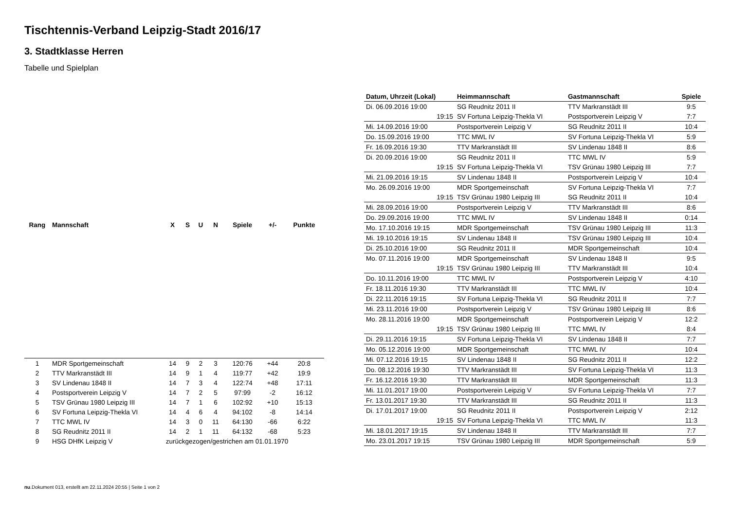Tischtennis-Verband Leipzig-Stadt 2016/17
3. Stadtklasse Herren
Tabelle und Spielplan
| Rang | Mannschaft | X | S | U | N | Spiele | +/- | Punkte |
| --- | --- | --- | --- | --- | --- | --- | --- | --- |
| 1 | MDR Sportgemeinschaft | 14 | 9 | 2 | 3 | 120:76 | +44 | 20:8 |
| 2 | TTV Markranstädt III | 14 | 9 | 1 | 4 | 119:77 | +42 | 19:9 |
| 3 | SV Lindenau 1848 II | 14 | 7 | 3 | 4 | 122:74 | +48 | 17:11 |
| 4 | Postsportverein Leipzig V | 14 | 7 | 2 | 5 | 97:99 | -2 | 16:12 |
| 5 | TSV Grünau 1980 Leipzig III | 14 | 7 | 1 | 6 | 102:92 | +10 | 15:13 |
| 6 | SV Fortuna Leipzig-Thekla VI | 14 | 4 | 6 | 4 | 94:102 | -8 | 14:14 |
| 7 | TTC MWL IV | 14 | 3 | 0 | 11 | 64:130 | -66 | 6:22 |
| 8 | SG Reudnitz 2011 II | 14 | 2 | 1 | 11 | 64:132 | -68 | 5:23 |
| 9 | HSG DHfK Leipzig V | zurückgezogen/gestrichen am 01.01.1970 | | | | | | |
| Datum, Uhrzeit (Lokal) | Heimmannschaft | Gastmannschaft | Spiele |
| --- | --- | --- | --- |
| Di. 06.09.2016 19:00 | SG Reudnitz 2011 II | TTV Markranstädt III | 9:5 |
| 19:15 | SV Fortuna Leipzig-Thekla VI | Postsportverein Leipzig V | 7:7 |
| Mi. 14.09.2016 19:00 | Postsportverein Leipzig V | SG Reudnitz 2011 II | 10:4 |
| Do. 15.09.2016 19:00 | TTC MWL IV | SV Fortuna Leipzig-Thekla VI | 5:9 |
| Fr. 16.09.2016 19:30 | TTV Markranstädt III | SV Lindenau 1848 II | 8:6 |
| Di. 20.09.2016 19:00 | SG Reudnitz 2011 II | TTC MWL IV | 5:9 |
| 19:15 | SV Fortuna Leipzig-Thekla VI | TSV Grünau 1980 Leipzig III | 7:7 |
| Mi. 21.09.2016 19:15 | SV Lindenau 1848 II | Postsportverein Leipzig V | 10:4 |
| Mo. 26.09.2016 19:00 | MDR Sportgemeinschaft | SV Fortuna Leipzig-Thekla VI | 7:7 |
| 19:15 | TSV Grünau 1980 Leipzig III | SG Reudnitz 2011 II | 10:4 |
| Mi. 28.09.2016 19:00 | Postsportverein Leipzig V | TTV Markranstädt III | 8:6 |
| Do. 29.09.2016 19:00 | TTC MWL IV | SV Lindenau 1848 II | 0:14 |
| Mo. 17.10.2016 19:15 | MDR Sportgemeinschaft | TSV Grünau 1980 Leipzig III | 11:3 |
| Mi. 19.10.2016 19:15 | SV Lindenau 1848 II | TSV Grünau 1980 Leipzig III | 10:4 |
| Di. 25.10.2016 19:00 | SG Reudnitz 2011 II | MDR Sportgemeinschaft | 10:4 |
| Mo. 07.11.2016 19:00 | MDR Sportgemeinschaft | SV Lindenau 1848 II | 9:5 |
| 19:15 | TSV Grünau 1980 Leipzig III | TTV Markranstädt III | 10:4 |
| Do. 10.11.2016 19:00 | TTC MWL IV | Postsportverein Leipzig V | 4:10 |
| Fr. 18.11.2016 19:30 | TTV Markranstädt III | TTC MWL IV | 10:4 |
| Di. 22.11.2016 19:15 | SV Fortuna Leipzig-Thekla VI | SG Reudnitz 2011 II | 7:7 |
| Mi. 23.11.2016 19:00 | Postsportverein Leipzig V | TSV Grünau 1980 Leipzig III | 8:6 |
| Mo. 28.11.2016 19:00 | MDR Sportgemeinschaft | Postsportverein Leipzig V | 12:2 |
| 19:15 | TSV Grünau 1980 Leipzig III | TTC MWL IV | 8:4 |
| Di. 29.11.2016 19:15 | SV Fortuna Leipzig-Thekla VI | SV Lindenau 1848 II | 7:7 |
| Mo. 05.12.2016 19:00 | MDR Sportgemeinschaft | TTC MWL IV | 10:4 |
| Mi. 07.12.2016 19:15 | SV Lindenau 1848 II | SG Reudnitz 2011 II | 12:2 |
| Do. 08.12.2016 19:30 | TTV Markranstädt III | SV Fortuna Leipzig-Thekla VI | 11:3 |
| Fr. 16.12.2016 19:30 | TTV Markranstädt III | MDR Sportgemeinschaft | 11:3 |
| Mi. 11.01.2017 19:00 | Postsportverein Leipzig V | SV Fortuna Leipzig-Thekla VI | 7:7 |
| Fr. 13.01.2017 19:30 | TTV Markranstädt III | SG Reudnitz 2011 II | 11:3 |
| Di. 17.01.2017 19:00 | SG Reudnitz 2011 II | Postsportverein Leipzig V | 2:12 |
| 19:15 | SV Fortuna Leipzig-Thekla VI | TTC MWL IV | 11:3 |
| Mi. 18.01.2017 19:15 | SV Lindenau 1848 II | TTV Markranstädt III | 7:7 |
| Mo. 23.01.2017 19:15 | TSV Grünau 1980 Leipzig III | MDR Sportgemeinschaft | 5:9 |
nu.Dokument 013, erstellt am 22.11.2024 20:55 | Seite 1 von 2